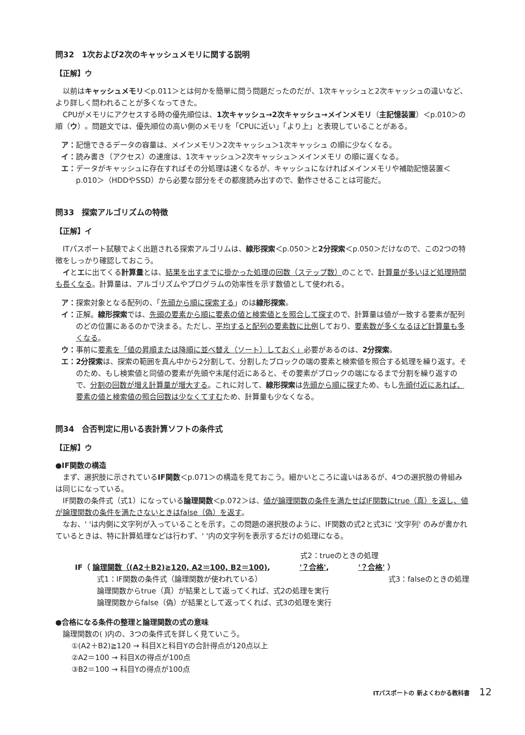問32　1次および2次のキャッシュメモリに関する説明
【正解】ウ
以前はキャッシュメモリ＜p.011＞とは何かを簡単に問う問題だったのだが、1次キャッシュと2次キャッシュの違いなど、より詳しく問われることが多くなってきた。
CPUがメモリにアクセスする時の優先順位は、1次キャッシュ→2次キャッシュ→メインメモリ（主記憶装置）＜p.010＞の順（ウ）。問題文では、優先順位の高い側のメモリを「CPUに近い」「より上」と表現していることがある。
ア： 記憶できるデータの容量は、メインメモリ＞2次キャッシュ＞1次キャッシュ の順に少なくなる。
イ： 読み書き（アクセス）の速度は、1次キャッシュ＞2次キャッシュ＞メインメモリ の順に遅くなる。
エ： データがキャッシュに存在すればその分処理は速くなるが、キャッシュになければメインメモリや補助記憶装置＜p.010＞（HDDやSSD）から必要な部分をその都度読み出すので、動作させることは可能だ。
問33　探索アルゴリズムの特徴
【正解】イ
ITパスポート試験でよく出題される探索アルゴリムは、線形探索＜p.050＞と2分探索＜p.050＞だけなので、この2つの特徴をしっかり確認しておこう。
イとエに出てくる計算量とは、結果を出すまでに掛かった処理の回数（ステップ数）のことで、計算量が多いほど処理時間も長くなる。計算量は、アルゴリズムやプログラムの効率性を示す数値として使われる。
ア： 探索対象となる配列の、「先頭から順に探索する」のは線形探索。
イ： 正解。線形探索では、先頭の要素から順に要素の値と検索値とを照合して探すので、計算量は値が一致する要素が配列のどの位置にあるのかで決まる。ただし、平均すると配列の要素数に比例しており、要素数が多くなるほど計算量も多くなる。
ウ： 事前に要素を「値の昇順または降順に並べ替え（ソート）しておく」必要があるのは、2分探索。
エ： 2分探索は、探索の範囲を真ん中から2分割して、分割したブロックの端の要素と検索値を照合する処理を繰り返す。そのため、もし検索値と同値の要素が先頭や末尾付近にあると、その要素がブロックの端になるまで分割を繰り返すので、分割の回数が増え計算量が増大する。これに対して、線形探索は先頭から順に探すため、もし先頭付近にあれば、要素の値と検索値の照合回数は少なくてすむため、計算量も少なくなる。
問34　合否判定に用いる表計算ソフトの条件式
【正解】ウ
●IF関数の構造
まず、選択肢に示されているIF関数＜p.071＞の構造を見ておこう。細かいところに違いはあるが、4つの選択肢の骨組みは同じになっている。
IF関数の条件式（式1）になっている論理関数＜p.072＞は、値が論理関数の条件を満たせばIF関数にtrue（真）を返し、値が論理関数の条件を満たさないときはfalse（偽）を返す。
なお、' 'は内側に文字列が入っていることを示す。この問題の選択肢のように、IF関数の式2と式3に '文字列' のみが書かれているときは、特に計算処理などは行わず、' '内の文字列を表示するだけの処理になる。
式2：trueのときの処理
IF（ 論理関数（(A2＋B2)≧120, A2＝100, B2＝100),　　　　'？合格',　　　　'？合格' ）
式1：IF関数の条件式（論理関数が使われている） 式3：falseのときの処理
論理関数からtrue（真）が結果として返ってくれば、式2の処理を実行
論理関数からfalse（偽）が結果として返ってくれば、式3の処理を実行
●合格になる条件の整理と論理関数の式の意味
論理関数の( )内の、3つの条件式を詳しく見ていこう。
①(A2＋B2)≧120 → 科目Xと科目Yの合計得点が120点以上
②A2＝100 → 科目Xの得点が100点
③B2＝100 → 科目Yの得点が100点
ITパスポートの 新よくわかる教科書 12